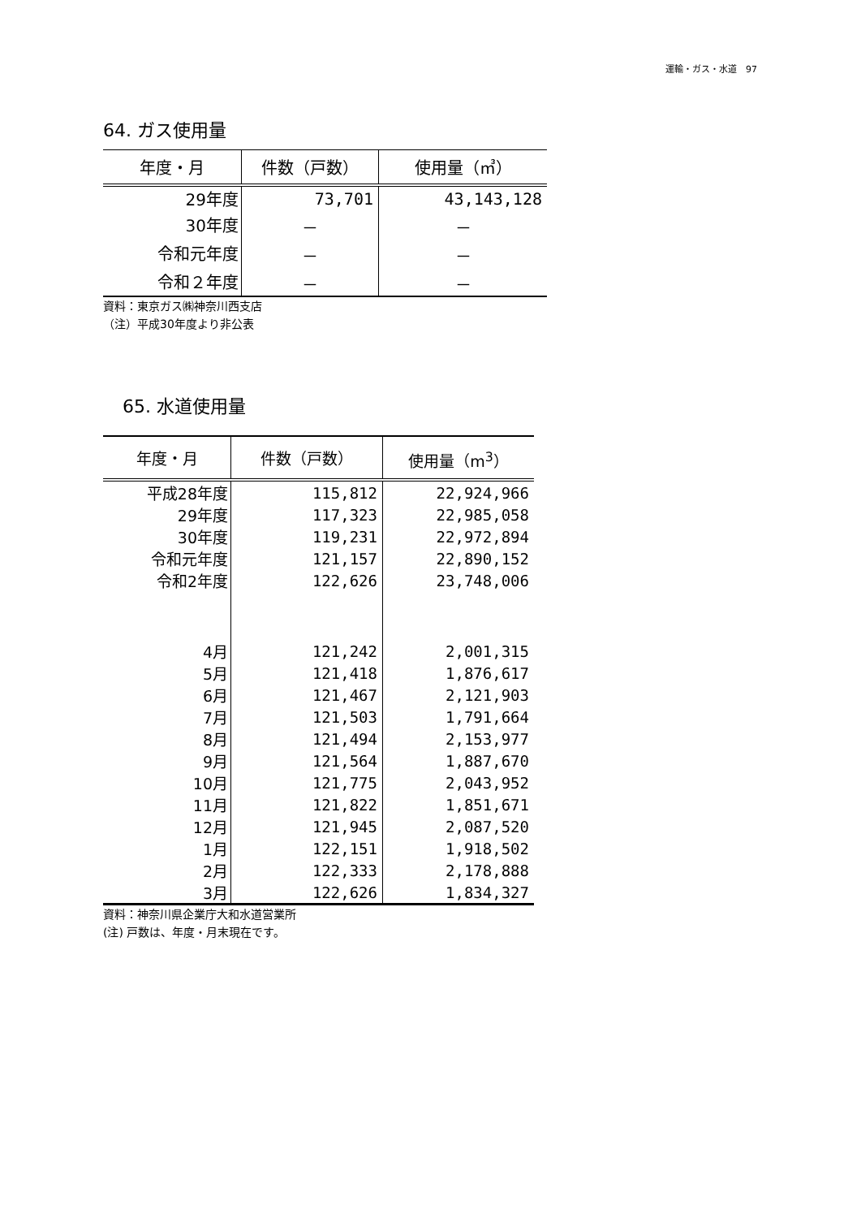運輸・ガス・水道　97
64. ガス使用量
| 年度・月 | 件数（戸数） | 使用量（㎥） |
| --- | --- | --- |
| 29年度 | 73,701 | 43,143,128 |
| 30年度 | － | － |
| 令和元年度 | － | － |
| 令和２年度 | － | － |
資料：東京ガス㈱神奈川西支店
（注）平成30年度より非公表
65. 水道使用量
| 年度・月 | 件数（戸数） | 使用量（m<sup>3</sup>） |
| --- | --- | --- |
| 平成28年度 | 115,812 | 22,924,966 |
| 29年度 | 117,323 | 22,985,058 |
| 30年度 | 119,231 | 22,972,894 |
| 令和元年度 | 121,157 | 22,890,152 |
| 令和2年度 | 122,626 | 23,748,006 |
| 4月 | 121,242 | 2,001,315 |
| 5月 | 121,418 | 1,876,617 |
| 6月 | 121,467 | 2,121,903 |
| 7月 | 121,503 | 1,791,664 |
| 8月 | 121,494 | 2,153,977 |
| 9月 | 121,564 | 1,887,670 |
| 10月 | 121,775 | 2,043,952 |
| 11月 | 121,822 | 1,851,671 |
| 12月 | 121,945 | 2,087,520 |
| 1月 | 122,151 | 1,918,502 |
| 2月 | 122,333 | 2,178,888 |
| 3月 | 122,626 | 1,834,327 |
資料：神奈川県企業庁大和水道営業所
(注) 戸数は、年度・月末現在です。